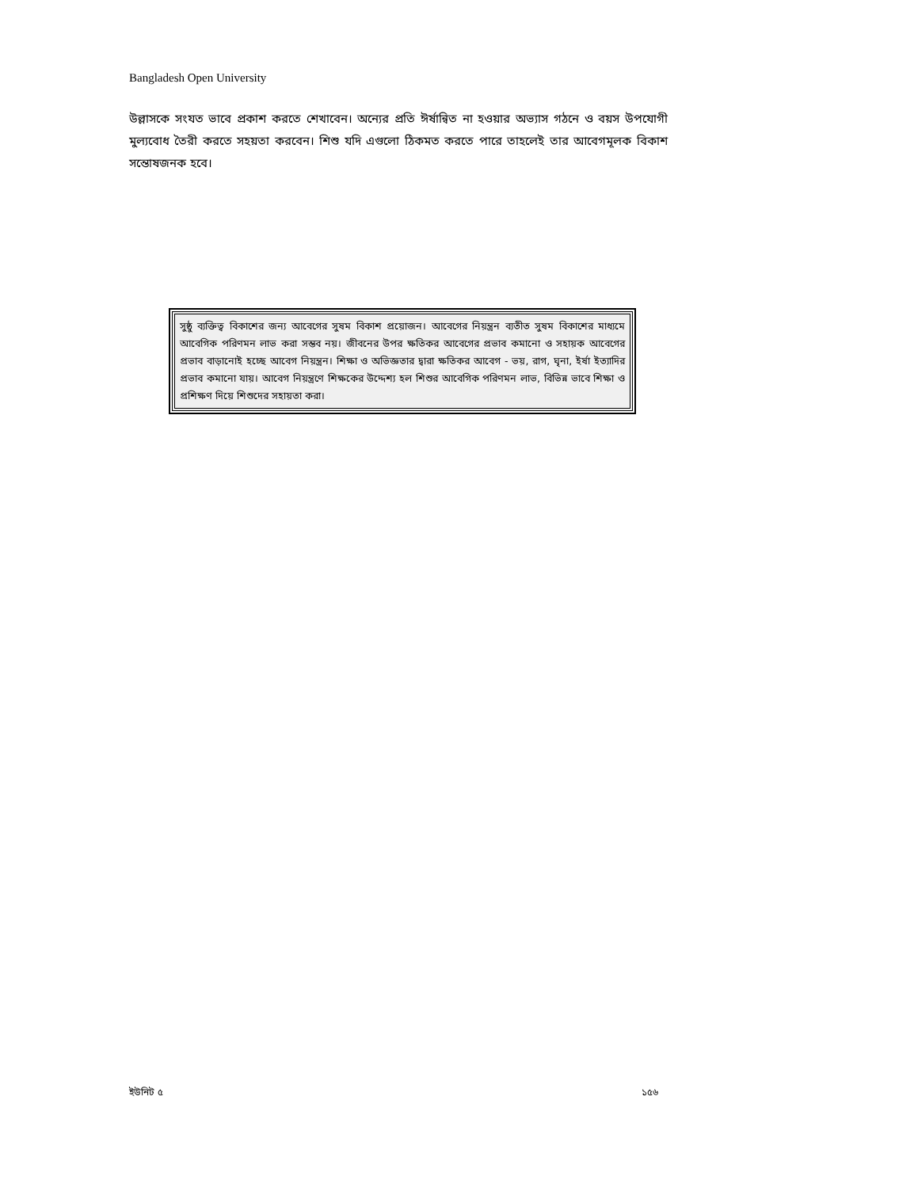Bangladesh Open University
উল্লাসকে সংযত ভাবে প্রকাশ করতে শেখাবেন। অন্যের প্রতি ঈর্ষান্বিত না হওয়ার অভ্যাস গঠনে ও বয়স উপযোগী মুল্যবোধ তৈরী করতে সহয়তা করবেন। শিশু যদি এগুলো ঠিকমত করতে পারে তাহলেই তার আবেগমূলক বিকাশ সন্তোষজনক হবে।
সুষ্ঠু ব্যক্তিত্ব বিকাশের জন্য আবেগের সুষম বিকাশ প্রয়োজন। আবেগের নিয়ন্ত্রন ব্যতীত সুষম বিকাশের মাধ্যমে আবেগিক পরিণমন লাভ করা সম্ভব নয়। জীবনের উপর ক্ষতিকর আবেগের প্রভাব কমানো ও সহায়ক আবেগের প্রভাব বাড়ানোই হচ্ছে আবেগ নিয়ন্ত্রন। শিক্ষা ও অভিজ্ঞতার দ্বারা ক্ষতিকর আবেগ - ভয়, রাগ, ঘৃনা, ইর্ষা ইত্যাদির প্রভাব কমানো যায়। আবেগ নিয়ন্ত্রণে শিক্ষকের উদ্দেশ্য হল শিশুর আবেগিক পরিণমন লাভ, বিভিন্ন ভাবে শিক্ষা ও প্রশিক্ষণ দিয়ে শিশুদের সহায়তা করা।
ইউনিট ৫ ১৫৬